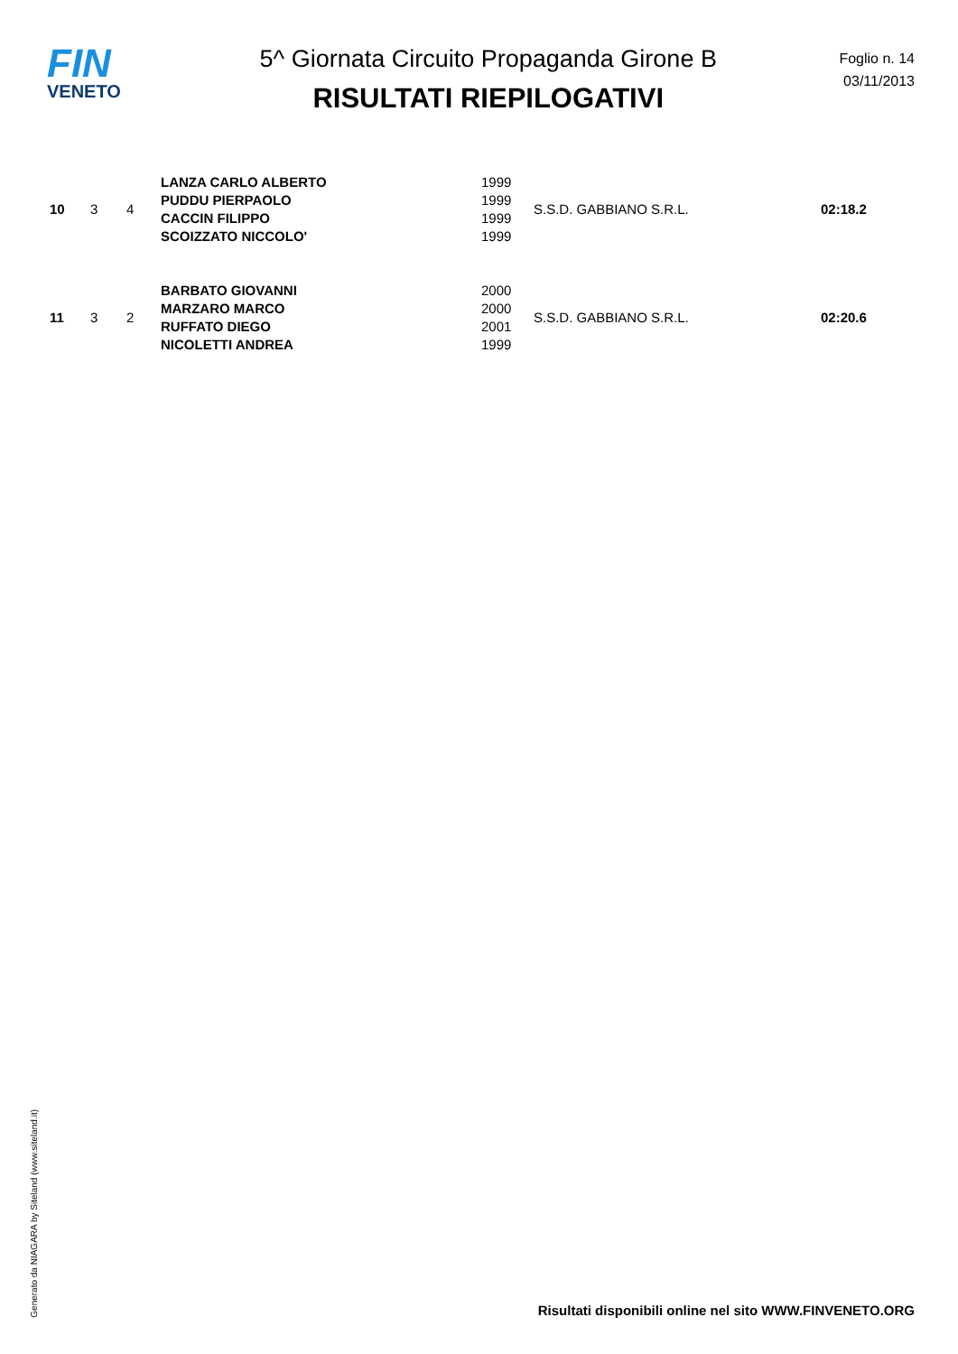FIN
VENETO
5^ Giornata Circuito Propaganda Girone B
RISULTATI RIEPILOGATIVI
Foglio n. 14
03/11/2013
| 10 | 3 | 4 | LANZA CARLO ALBERTO | 1999 | S.S.D. GABBIANO S.R.L. | 02:18.2 |
| | | | PUDDU PIERPAOLO | 1999 | | |
| | | | CACCIN FILIPPO | 1999 | | |
| | | | SCOIZZATO NICCOLO' | 1999 | | |
| 11 | 3 | 2 | BARBATO GIOVANNI | 2000 | S.S.D. GABBIANO S.R.L. | 02:20.6 |
| | | | MARZARO MARCO | 2000 | | |
| | | | RUFFATO DIEGO | 2001 | | |
| | | | NICOLETTI ANDREA | 1999 | | |
Generato da NIAGARA by Siteland (www.siteland.it)
Risultati disponibili online nel sito WWW.FINVENETO.ORG